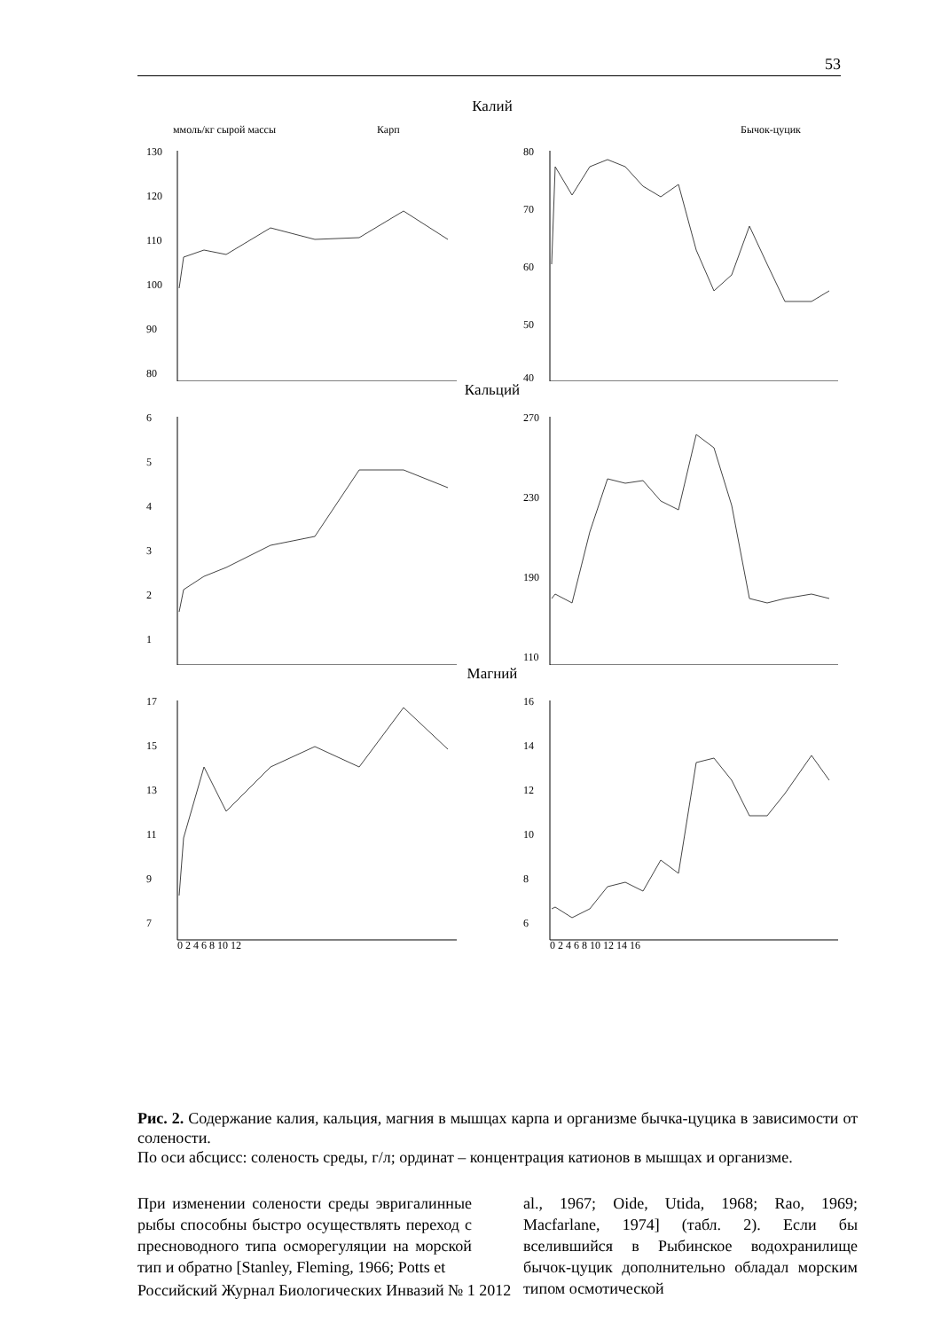53
Калий
ммоль/кг сырой массы
Карп
130
120
110
100
90
80
Бычок-цуцик
80
70
60
50
40
Кальций
6
5
4
3
2
1
270
230
190
110
Магний
17
15
13
11
9
7
0 2 4 6 8 10 12
16
14
12
10
8
6
0 2 4 6 8 10 12 14 16
Рис. 2. Содержание калия, кальция, магния в мышцах карпа и организме бычка-цуцика в зависимости от солености.
По оси абсцисс: соленость среды, г/л; ординат – концентрация катионов в мышцах и организме.
При изменении солености среды эвригалинные рыбы способны быстро осуществлять переход с пресноводного типа осморегуляции на морской тип и обратно [Stanley, Fleming, 1966; Potts et
al., 1967; Oide, Utida, 1968; Rao, 1969; Macfarlane, 1974] (табл. 2). Если бы вселившийся в Рыбинское водохранилище бычок-цуцик дополнительно обладал морским типом осмотической
Российский Журнал Биологических Инвазий № 1 2012